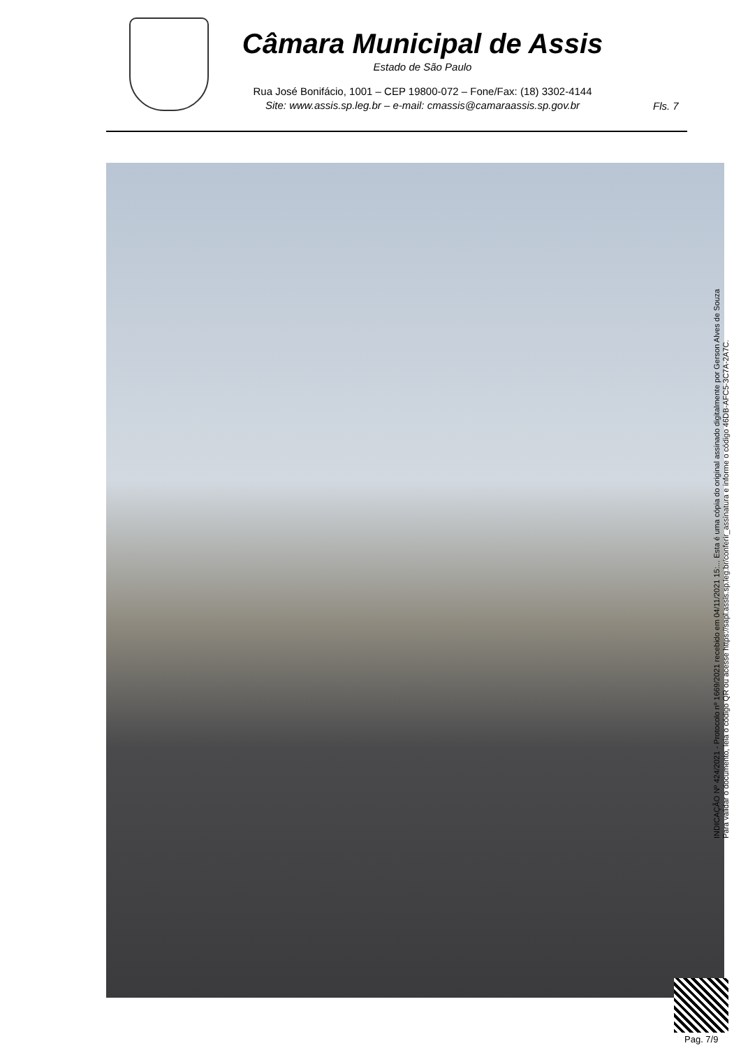Câmara Municipal de Assis
Estado de São Paulo
Rua José Bonifácio, 1001 – CEP 19800-072 – Fone/Fax: (18) 3302-4144
Site: www.assis.sp.leg.br – e-mail: cmassis@camaraassis.sp.gov.br
Fls. 7
INDICAÇÃO Nº 424/2021 - Protocolo nº 1669/2021 recebido em 04/11/2021 15:... Esta é uma cópia do original assinado digitalmente por Gerson Alves de Souza
Para validar o documento, leia o código QR ou acesse https://sapl.assis.sp.leg.br/conferir_assinatura e informe o código 46DB-AFC5-3C7A-2A7C.
Pag. 7/9